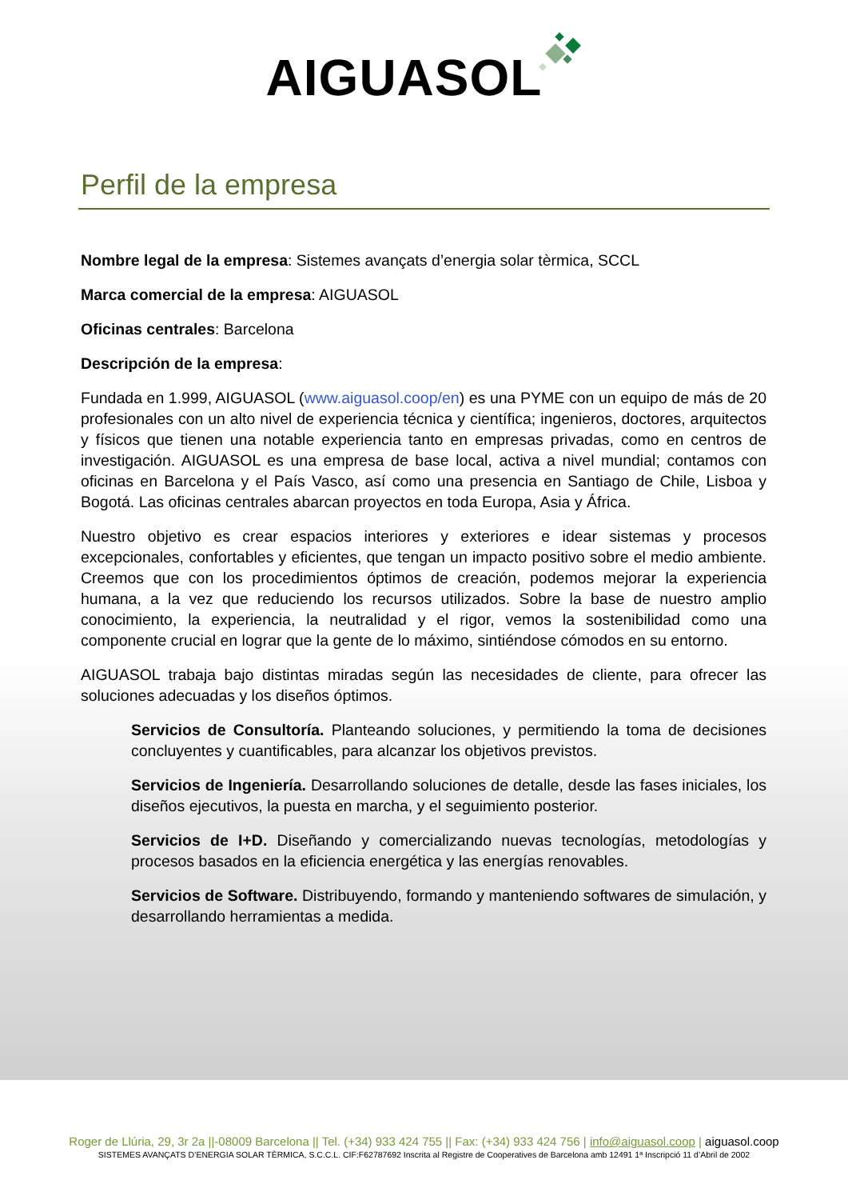AIGUASOL
Perfil de la empresa
Nombre legal de la empresa: Sistemes avançats d’energia solar tèrmica, SCCL
Marca comercial de la empresa: AIGUASOL
Oficinas centrales: Barcelona
Descripción de la empresa:
Fundada en 1.999, AIGUASOL (www.aiguasol.coop/en) es una PYME con un equipo de más de 20 profesionales con un alto nivel de experiencia técnica y científica; ingenieros, doctores, arquitectos y físicos que tienen una notable experiencia tanto en empresas privadas, como en centros de investigación. AIGUASOL es una empresa de base local, activa a nivel mundial; contamos con oficinas en Barcelona y el País Vasco, así como una presencia en Santiago de Chile, Lisboa y Bogotá. Las oficinas centrales abarcan proyectos en toda Europa, Asia y África.
Nuestro objetivo es crear espacios interiores y exteriores e idear sistemas y procesos excepcionales, confortables y eficientes, que tengan un impacto positivo sobre el medio ambiente. Creemos que con los procedimientos óptimos de creación, podemos mejorar la experiencia humana, a la vez que reduciendo los recursos utilizados. Sobre la base de nuestro amplio conocimiento, la experiencia, la neutralidad y el rigor, vemos la sostenibilidad como una componente crucial en lograr que la gente de lo máximo, sintiéndose cómodos en su entorno.
AIGUASOL trabaja bajo distintas miradas según las necesidades de cliente, para ofrecer las soluciones adecuadas y los diseños óptimos.
Servicios de Consultoría. Planteando soluciones, y permitiendo la toma de decisiones concluyentes y cuantificables, para alcanzar los objetivos previstos.
Servicios de Ingeniería. Desarrollando soluciones de detalle, desde las fases iniciales, los diseños ejecutivos, la puesta en marcha, y el seguimiento posterior.
Servicios de I+D. Diseñando y comercializando nuevas tecnologías, metodologías y procesos basados en la eficiencia energética y las energías renovables.
Servicios de Software. Distribuyendo, formando y manteniendo softwares de simulación, y desarrollando herramientas a medida.
Roger de Llúria, 29, 3r 2a ||-08009 Barcelona || Tel. (+34) 933 424 755 || Fax: (+34) 933 424 756 | info@aiguasol.coop | aiguasol.coop
SISTEMES AVANÇATS D’ENERGIA SOLAR TÈRMICA, S.C.C.L. CIF:F62787692 Inscrita al Registre de Cooperatives de Barcelona amb 12491 1ª Inscripció 11 d’Abril de 2002